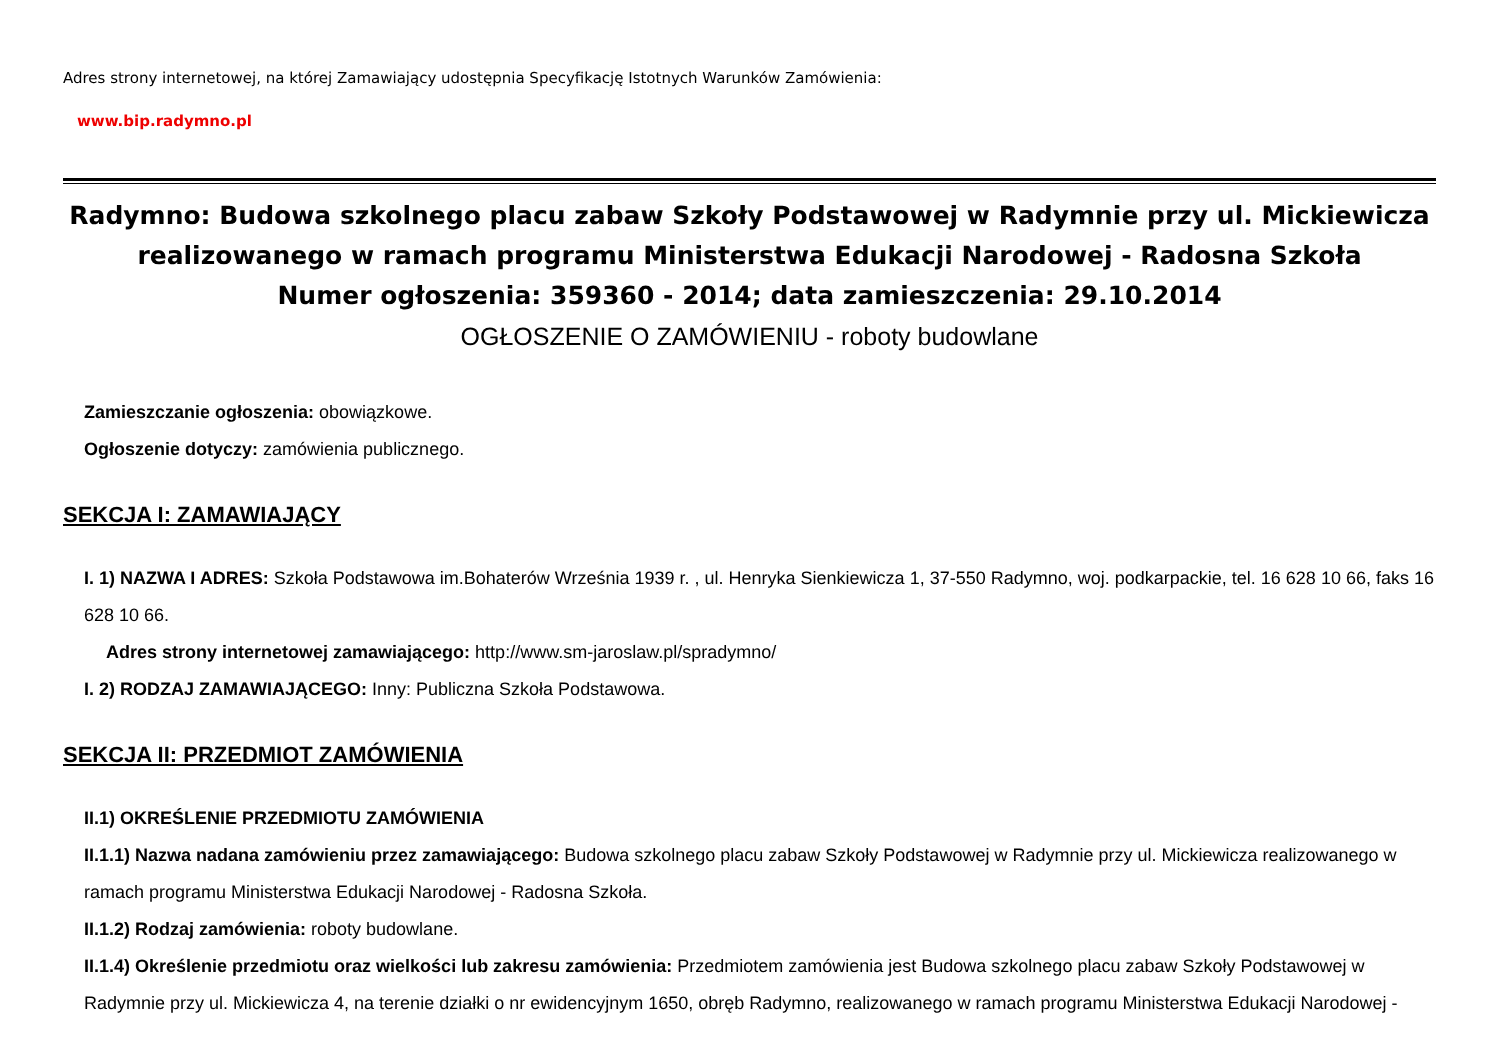Adres strony internetowej, na której Zamawiający udostępnia Specyfikację Istotnych Warunków Zamówienia:
www.bip.radymno.pl
Radymno: Budowa szkolnego placu zabaw Szkoły Podstawowej w Radymnie przy ul. Mickiewicza realizowanego w ramach programu Ministerstwa Edukacji Narodowej - Radosna Szkoła
Numer ogłoszenia: 359360 - 2014; data zamieszczenia: 29.10.2014
OGŁOSZENIE O ZAMÓWIENIU - roboty budowlane
Zamieszczanie ogłoszenia: obowiązkowe.
Ogłoszenie dotyczy: zamówienia publicznego.
SEKCJA I: ZAMAWIAJĄCY
I. 1) NAZWA I ADRES: Szkoła Podstawowa im.Bohaterów Września 1939 r. , ul. Henryka Sienkiewicza 1, 37-550 Radymno, woj. podkarpackie, tel. 16 628 10 66, faks 16 628 10 66.
Adres strony internetowej zamawiającego: http://www.sm-jaroslaw.pl/spradymno/
I. 2) RODZAJ ZAMAWIAJĄCEGO: Inny: Publiczna Szkoła Podstawowa.
SEKCJA II: PRZEDMIOT ZAMÓWIENIA
II.1) OKREŚLENIE PRZEDMIOTU ZAMÓWIENIA
II.1.1) Nazwa nadana zamówieniu przez zamawiającego: Budowa szkolnego placu zabaw Szkoły Podstawowej w Radymnie przy ul. Mickiewicza realizowanego w ramach programu Ministerstwa Edukacji Narodowej - Radosna Szkoła.
II.1.2) Rodzaj zamówienia: roboty budowlane.
II.1.4) Określenie przedmiotu oraz wielkości lub zakresu zamówienia: Przedmiotem zamówienia jest Budowa szkolnego placu zabaw Szkoły Podstawowej w Radymnie przy ul. Mickiewicza 4, na terenie działki o nr ewidencyjnym 1650, obręb Radymno, realizowanego w ramach programu Ministerstwa Edukacji Narodowej -